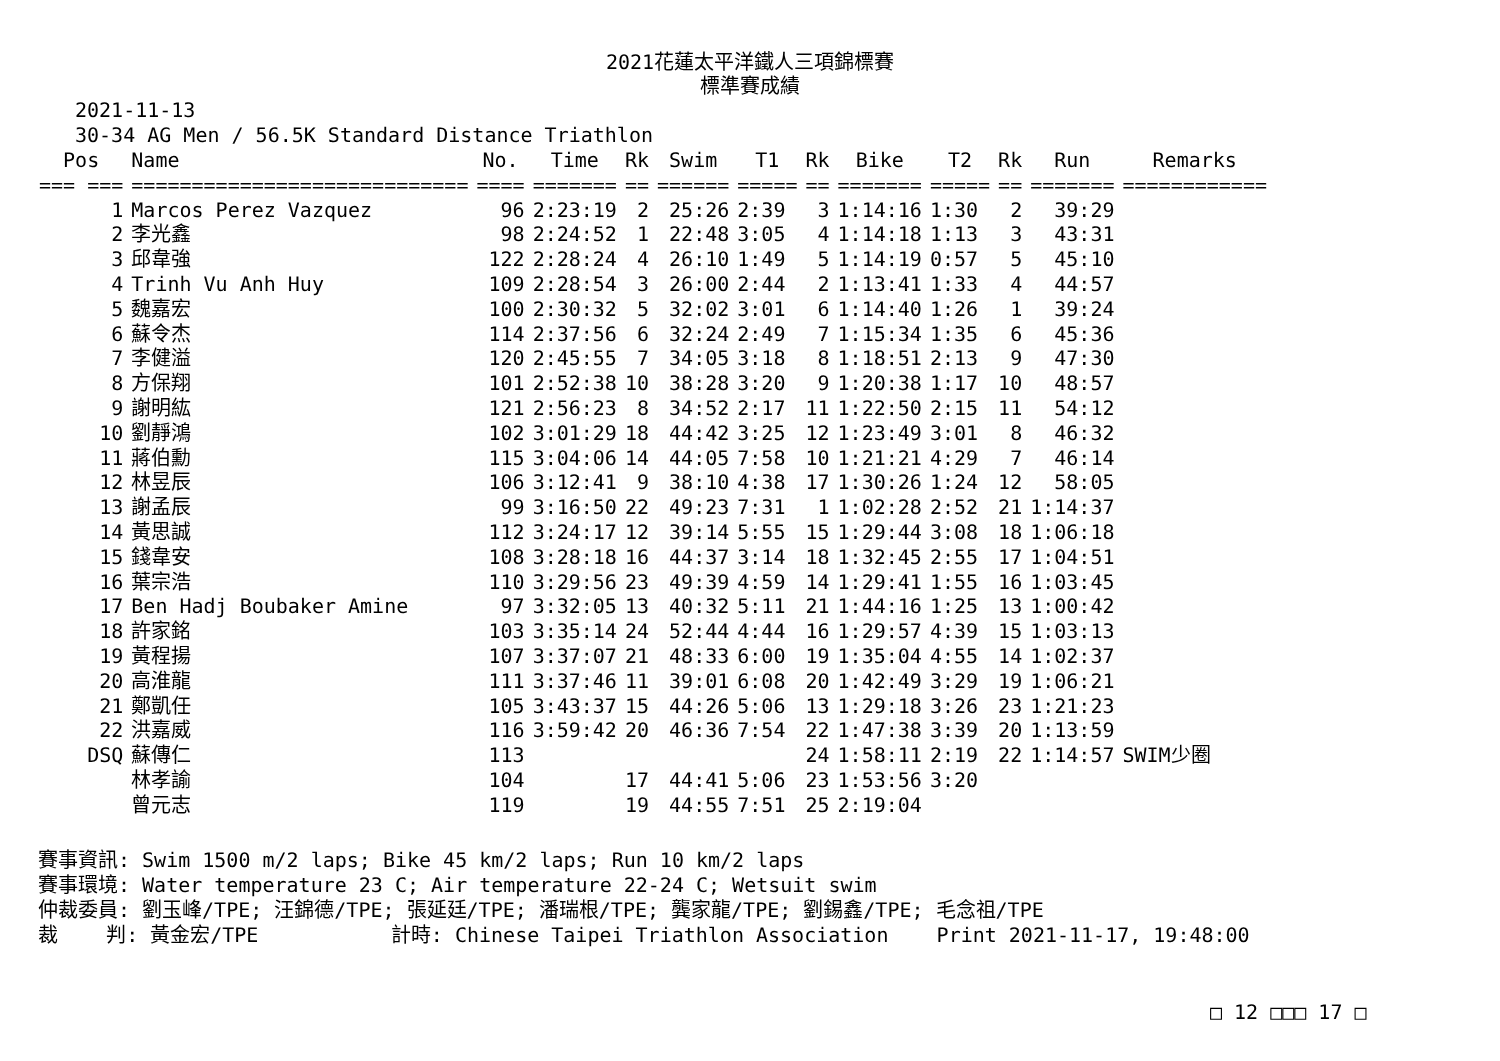2021花蓮太平洋鐵人三項錦標賽
標準賽成績
2021-11-13
30-34 AG Men / 56.5K Standard Distance Triathlon
| Pos | Name | No. | Time | Rk | Swim | T1 | Rk | Bike | T2 | Rk | Run | Remarks |
| --- | --- | --- | --- | --- | --- | --- | --- | --- | --- | --- | --- | --- |
| === === | ============================ | ==== | ======= | == | ====== | ===== | == | ======= | ===== | == | ======= | ============ |
| 1 | Marcos Perez Vazquez | 96 | 2:23:19 | 2 | 25:26 | 2:39 | 3 | 1:14:16 | 1:30 | 2 | 39:29 | |
| 2 | 李光鑫 | 98 | 2:24:52 | 1 | 22:48 | 3:05 | 4 | 1:14:18 | 1:13 | 3 | 43:31 | |
| 3 | 邱韋強 | 122 | 2:28:24 | 4 | 26:10 | 1:49 | 5 | 1:14:19 | 0:57 | 5 | 45:10 | |
| 4 | Trinh Vu Anh Huy | 109 | 2:28:54 | 3 | 26:00 | 2:44 | 2 | 1:13:41 | 1:33 | 4 | 44:57 | |
| 5 | 魏嘉宏 | 100 | 2:30:32 | 5 | 32:02 | 3:01 | 6 | 1:14:40 | 1:26 | 1 | 39:24 | |
| 6 | 蘇令杰 | 114 | 2:37:56 | 6 | 32:24 | 2:49 | 7 | 1:15:34 | 1:35 | 6 | 45:36 | |
| 7 | 李健溢 | 120 | 2:45:55 | 7 | 34:05 | 3:18 | 8 | 1:18:51 | 2:13 | 9 | 47:30 | |
| 8 | 方保翔 | 101 | 2:52:38 | 10 | 38:28 | 3:20 | 9 | 1:20:38 | 1:17 | 10 | 48:57 | |
| 9 | 謝明紘 | 121 | 2:56:23 | 8 | 34:52 | 2:17 | 11 | 1:22:50 | 2:15 | 11 | 54:12 | |
| 10 | 劉靜鴻 | 102 | 3:01:29 | 18 | 44:42 | 3:25 | 12 | 1:23:49 | 3:01 | 8 | 46:32 | |
| 11 | 蔣伯勳 | 115 | 3:04:06 | 14 | 44:05 | 7:58 | 10 | 1:21:21 | 4:29 | 7 | 46:14 | |
| 12 | 林昱辰 | 106 | 3:12:41 | 9 | 38:10 | 4:38 | 17 | 1:30:26 | 1:24 | 12 | 58:05 | |
| 13 | 謝孟辰 | 99 | 3:16:50 | 22 | 49:23 | 7:31 | 1 | 1:02:28 | 2:52 | 21 | 1:14:37 | |
| 14 | 黃思誠 | 112 | 3:24:17 | 12 | 39:14 | 5:55 | 15 | 1:29:44 | 3:08 | 18 | 1:06:18 | |
| 15 | 錢韋安 | 108 | 3:28:18 | 16 | 44:37 | 3:14 | 18 | 1:32:45 | 2:55 | 17 | 1:04:51 | |
| 16 | 葉宗浩 | 110 | 3:29:56 | 23 | 49:39 | 4:59 | 14 | 1:29:41 | 1:55 | 16 | 1:03:45 | |
| 17 | Ben Hadj Boubaker Amine | 97 | 3:32:05 | 13 | 40:32 | 5:11 | 21 | 1:44:16 | 1:25 | 13 | 1:00:42 | |
| 18 | 許家銘 | 103 | 3:35:14 | 24 | 52:44 | 4:44 | 16 | 1:29:57 | 4:39 | 15 | 1:03:13 | |
| 19 | 黃程揚 | 107 | 3:37:07 | 21 | 48:33 | 6:00 | 19 | 1:35:04 | 4:55 | 14 | 1:02:37 | |
| 20 | 高淮龍 | 111 | 3:37:46 | 11 | 39:01 | 6:08 | 20 | 1:42:49 | 3:29 | 19 | 1:06:21 | |
| 21 | 鄭凱任 | 105 | 3:43:37 | 15 | 44:26 | 5:06 | 13 | 1:29:18 | 3:26 | 23 | 1:21:23 | |
| 22 | 洪嘉威 | 116 | 3:59:42 | 20 | 46:36 | 7:54 | 22 | 1:47:38 | 3:39 | 20 | 1:13:59 | |
| DSQ | 蘇傳仁 | 113 | | | | | 24 | 1:58:11 | 2:19 | 22 | 1:14:57 | SWIM少圈 |
| | 林孝諭 | 104 | | 17 | 44:41 | 5:06 | 23 | 1:53:56 | 3:20 | | | |
| | 曾元志 | 119 | | 19 | 44:55 | 7:51 | 25 | 2:19:04 | | | | |
賽事資訊: Swim 1500 m/2 laps; Bike 45 km/2 laps; Run 10 km/2 laps 賽事環境: Water temperature 23 C; Air temperature 22-24 C; Wetsuit swim 仲裁委員: 劉玉峰/TPE; 汪錦德/TPE; 張延廷/TPE; 潘瑞根/TPE; 龔家龍/TPE; 劉錫鑫/TPE; 毛念祖/TPE 裁 判: 黃金宏/TPE 計時: Chinese Taipei Triathlon Association Print 2021-11-17, 19:48:00
□ 12 □□□ 17 □